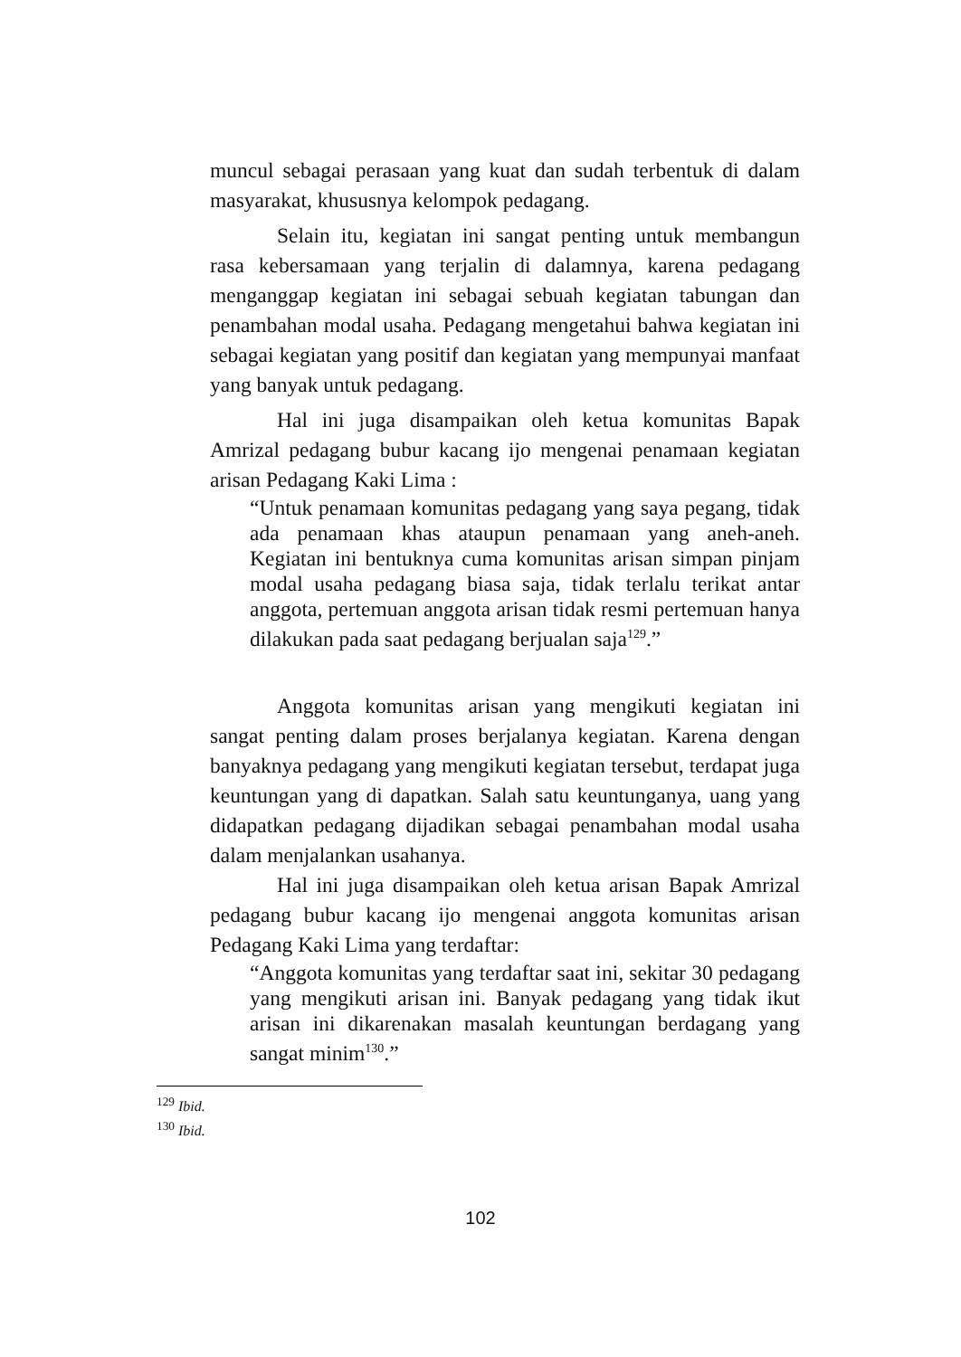muncul sebagai perasaan yang kuat dan sudah terbentuk di dalam masyarakat, khususnya kelompok pedagang.
Selain itu, kegiatan ini sangat penting untuk membangun rasa kebersamaan yang terjalin di dalamnya, karena pedagang menganggap kegiatan ini sebagai sebuah kegiatan tabungan dan penambahan modal usaha. Pedagang mengetahui bahwa kegiatan ini sebagai kegiatan yang positif dan kegiatan yang mempunyai manfaat yang banyak untuk pedagang.
Hal ini juga disampaikan oleh ketua komunitas Bapak Amrizal pedagang bubur kacang ijo mengenai penamaan kegiatan arisan Pedagang Kaki Lima :
“Untuk penamaan komunitas pedagang yang saya pegang, tidak ada penamaan khas ataupun penamaan yang aneh-aneh. Kegiatan ini bentuknya cuma komunitas arisan simpan pinjam modal usaha pedagang biasa saja, tidak terlalu terikat antar anggota, pertemuan anggota arisan tidak resmi pertemuan hanya dilakukan pada saat pedagang berjualan saja<sup>129</sup>.”
Anggota komunitas arisan yang mengikuti kegiatan ini sangat penting dalam proses berjalanya kegiatan. Karena dengan banyaknya pedagang yang mengikuti kegiatan tersebut, terdapat juga keuntungan yang di dapatkan. Salah satu keuntunganya, uang yang didapatkan pedagang dijadikan sebagai penambahan modal usaha dalam menjalankan usahanya.
Hal ini juga disampaikan oleh ketua arisan Bapak Amrizal pedagang bubur kacang ijo mengenai anggota komunitas arisan Pedagang Kaki Lima yang terdaftar:
“Anggota komunitas yang terdaftar saat ini, sekitar 30 pedagang yang mengikuti arisan ini. Banyak pedagang yang tidak ikut arisan ini dikarenakan masalah keuntungan berdagang yang sangat minim<sup>130</sup>.”
<sup>129</sup> Ibid.
<sup>130</sup> Ibid.
102